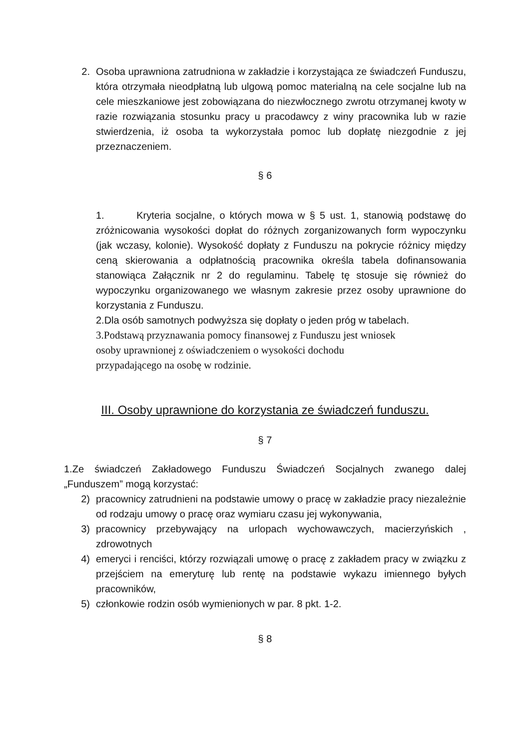2. Osoba uprawniona zatrudniona w zakładzie i korzystająca ze świadczeń Funduszu, która otrzymała nieodpłatną lub ulgową pomoc materialną na cele socjalne lub na cele mieszkaniowe jest zobowiązana do niezwłocznego zwrotu otrzymanej kwoty w razie rozwiązania stosunku pracy u pracodawcy z winy pracownika lub w razie stwierdzenia, iż osoba ta wykorzystała pomoc lub dopłatę niezgodnie z jej przeznaczeniem.
§ 6
1. Kryteria socjalne, o których mowa w § 5 ust. 1, stanowią podstawę do zróżnicowania wysokości dopłat do różnych zorganizowanych form wypoczynku (jak wczasy, kolonie). Wysokość dopłaty z Funduszu na pokrycie różnicy między ceną skierowania a odpłatnością pracownika określa tabela dofinansowania stanowiąca Załącznik nr 2 do regulaminu. Tabelę tę stosuje się również do wypoczynku organizowanego we własnym zakresie przez osoby uprawnione do korzystania z Funduszu.
2.Dla osób samotnych podwyższa się dopłaty o jeden próg w tabelach.
3.Podstawą przyznawania pomocy finansowej z Funduszu jest wniosek
osoby uprawnionej z oświadczeniem o wysokości dochodu
przypadającego na osobę w rodzinie.
III. Osoby uprawnione do korzystania ze świadczeń funduszu.
§ 7
1.Ze świadczeń Zakładowego Funduszu Świadczeń Socjalnych zwanego dalej „Funduszem” mogą korzystać:
2) pracownicy zatrudnieni na podstawie umowy o pracę w zakładzie pracy niezależnie od rodzaju umowy o pracę oraz wymiaru czasu jej wykonywania,
3) pracownicy przebywający na urlopach wychowawczych, macierzyńskich , zdrowotnych
4) emeryci i renciści, którzy rozwiązali umowę o pracę z zakładem pracy w związku z przejściem na emeryturę lub rentę na podstawie wykazu imiennego byłych pracowników,
5) członkowie rodzin osób wymienionych w par. 8 pkt. 1-2.
§ 8